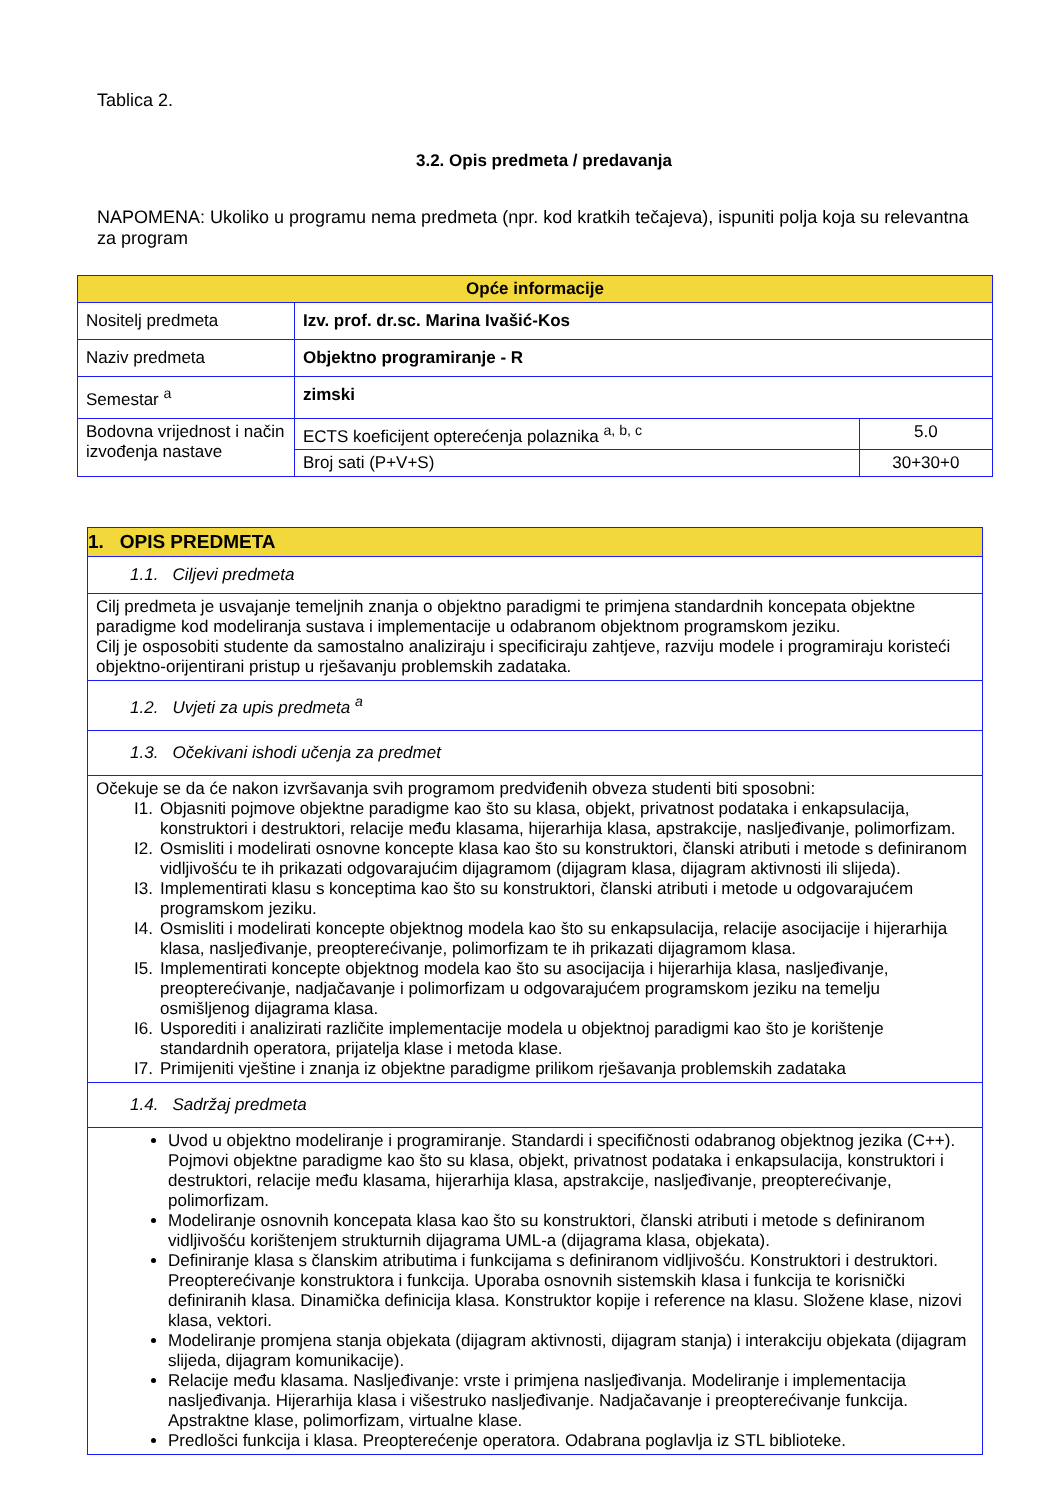Tablica 2.
3.2. Opis predmeta / predavanja
NAPOMENA: Ukoliko u programu nema predmeta (npr. kod kratkih tečajeva), ispuniti polja koja su relevantna za program
| Opće informacije | | |
| Nositelj predmeta | Izv. prof. dr.sc. Marina Ivašić-Kos | |
| Naziv predmeta | Objektno programiranje - R | |
| Semestar <sup>a</sup> | zimski | |
| Bodovna vrijednost i način izvođenja nastave | ECTS koeficijent opterećenja polaznika <sup>a, b, c</sup> | 5.0 |
| | Broj sati (P+V+S) | 30+30+0 |
| 1. OPIS PREDMETA |
| 1.1. Ciljevi predmeta |
| Cilj predmeta je usvajanje temeljnih znanja o objektno paradigmi te primjena standardnih koncepata objektne paradigme kod modeliranja sustava i implementacije u odabranom objektnom programskom jeziku. Cilj je osposobiti studente da samostalno analiziraju i specificiraju zahtjeve, razviju modele i programiraju koristeći objektno-orijentirani pristup u rješavanju problemskih zadataka. |
| 1.2. Uvjeti za upis predmeta <sup>a</sup> |
| 1.3. Očekivani ishodi učenja za predmet |
| Očekuje se da će nakon izvršavanja svih programom predviđenih obveza studenti biti sposobni: I1. Objasniti pojmove objektne paradigme kao što su klasa, objekt, privatnost podataka i enkapsulacija, konstruktori i destruktori, relacije među klasama, hijerarhija klasa, apstrakcije, nasljeđivanje, polimorfizam. I2. Osmisliti i modelirati osnovne koncepte klasa kao što su konstruktori, članski atributi i metode s definiranom vidljivošću te ih prikazati odgovarajućim dijagramom (dijagram klasa, dijagram aktivnosti ili slijeda). I3. Implementirati klasu s konceptima kao što su konstruktori, članski atributi i metode u odgovarajućem programskom jeziku. I4. Osmisliti i modelirati koncepte objektnog modela kao što su enkapsulacija, relacije asocijacije i hijerarhija klasa, nasljeđivanje, preopterećivanje, polimorfizam te ih prikazati dijagramom klasa. I5. Implementirati koncepte objektnog modela kao što su asocijacija i hijerarhija klasa, nasljeđivanje, preopterećivanje, nadjačavanje i polimorfizam u odgovarajućem programskom jeziku na temelju osmišljenog dijagrama klasa. I6. Usporediti i analizirati različite implementacije modela u objektnoj paradigmi kao što je korištenje standardnih operatora, prijatelja klase i metoda klase. I7. Primijeniti vještine i znanja iz objektne paradigme prilikom rješavanja problemskih zadataka |
| 1.4. Sadržaj predmeta |
| Uvod u objektno modeliranje i programiranje. Standardi i specifičnosti odabranog objektnog jezika (C++). Pojmovi objektne paradigme kao što su klasa, objekt, privatnost podataka i enkapsulacija, konstruktori i destruktori, relacije među klasama, hijerarhija klasa, apstrakcije, nasljeđivanje, preopterećivanje, polimorfizam. Modeliranje osnovnih koncepata klasa kao što su konstruktori, članski atributi i metode s definiranom vidljivošću korištenjem strukturnih dijagrama UML-a (dijagrama klasa, objekata). Definiranje klasa s članskim atributima i funkcijama s definiranom vidljivošću. Konstruktori i destruktori. Preopterećivanje konstruktora i funkcija. Uporaba osnovnih sistemskih klasa i funkcija te korisnički definiranih klasa. Dinamička definicija klasa. Konstruktor kopije i reference na klasu. Složene klase, nizovi klasa, vektori. Modeliranje promjena stanja objekata (dijagram aktivnosti, dijagram stanja) i interakciju objekata (dijagram slijeda, dijagram komunikacije). Relacije među klasama. Nasljeđivanje: vrste i primjena nasljeđivanja. Modeliranje i implementacija nasljeđivanja. Hijerarhija klasa i višestruko nasljeđivanje. Nadjačavanje i preopterećivanje funkcija. Apstraktne klase, polimorfizam, virtualne klase. Predlošci funkcija i klasa. Preopterećenje operatora. Odabrana poglavlja iz STL biblioteke. |